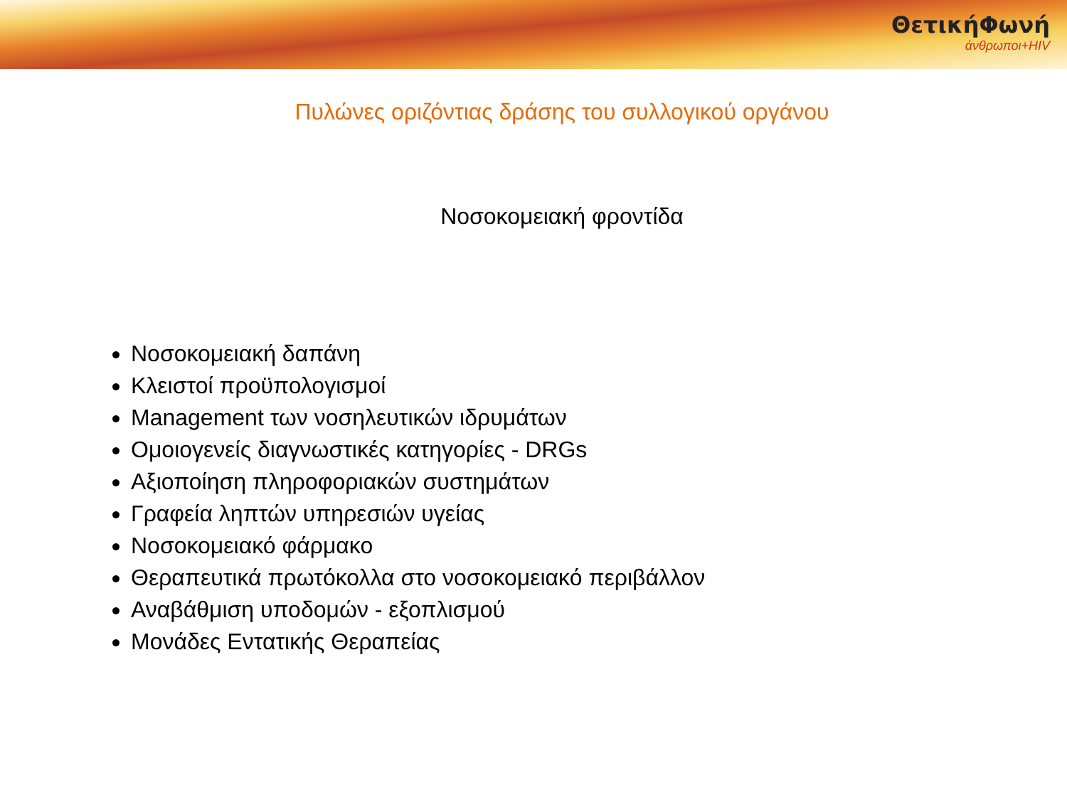ΘετικήΦωνή
άνθρωποι+HIV
Πυλώνες οριζόντιας δράσης του συλλογικού οργάνου
Νοσοκομειακή φροντίδα
Νοσοκομειακή δαπάνη
Κλειστοί προϋπολογισμοί
Management των νοσηλευτικών ιδρυμάτων
Ομοιογενείς διαγνωστικές κατηγορίες - DRGs
Αξιοποίηση πληροφοριακών συστημάτων
Γραφεία ληπτών υπηρεσιών υγείας
Νοσοκομειακό φάρμακο
Θεραπευτικά πρωτόκολλα στο νοσοκομειακό περιβάλλον
Αναβάθμιση υποδομών - εξοπλισμού
Μονάδες Εντατικής Θεραπείας